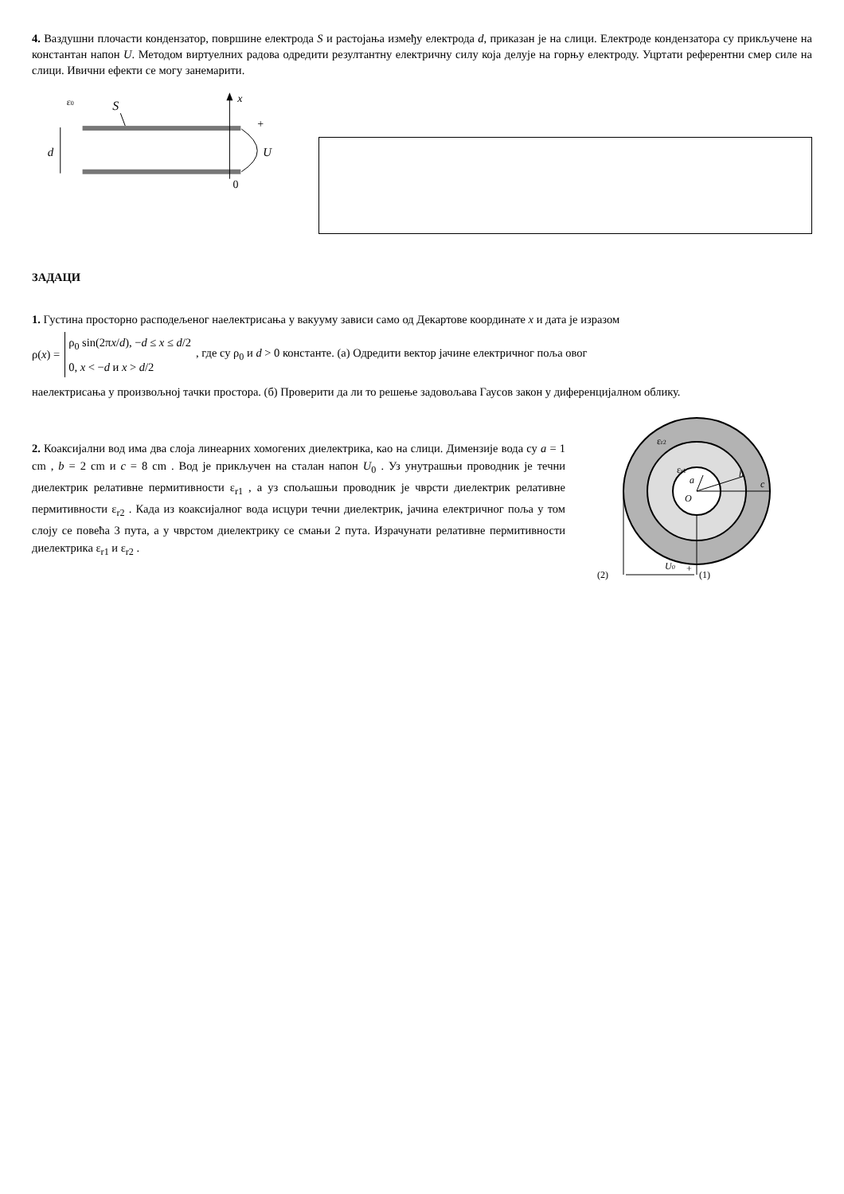4. Ваздушни плочасти кондензатор, површине електрода S и растојања између електрода d, приказан је на слици. Електроде кондензатора су прикључене на константан напон U. Методом виртуелних радова одредити резултантну електричну силу која делује на горњу електроду. Уцртати референтни смер силе на слици. Ивични ефекти се могу занемарити.
ε0
S
x
d
+
U
0
ЗАДАЦИ
1. Густина просторно расподељеног наелектрисања у вакууму зависи само од Декартове координате x и дата је изразом
ρ(x) =
ρ<sub>0</sub> sin(2πx/d), −d ≤ x ≤ d/2
0, x < −d и x > d/2
, где су ρ<sub>0</sub> и d > 0 константе. (а) Одредити вектор јачине електричног поља овог
наелектрисања у произвољној тачки простора. (б) Проверити да ли то решење задовољава Гаусов закон у диференцијалном облику.
2. Коаксијални вод има два слоја линеарних хомогених диелектрика, као на слици. Димензије вода су a = 1 cm , b = 2 cm и c = 8 cm . Вод је прикључен на сталан напон U<sub>0</sub> . Уз унутрашњи проводник је течни диелектрик релативне пермитивности ε<sub>r1</sub> , а уз спољашњи проводник је чврсти диелектрик релативне пермитивности ε<sub>r2</sub> . Када из коаксијалног вода исцури течни диелектрик, јачина електричног поља у том слоју се повећа 3 пута, а у чврстом диелектрику се смањи 2 пута. Израчунати релативне пермитивности диелектрика ε<sub>r1</sub> и ε<sub>r2</sub> .
εr2
εr1
a
b
c
O
(2)
U0
+
(1)